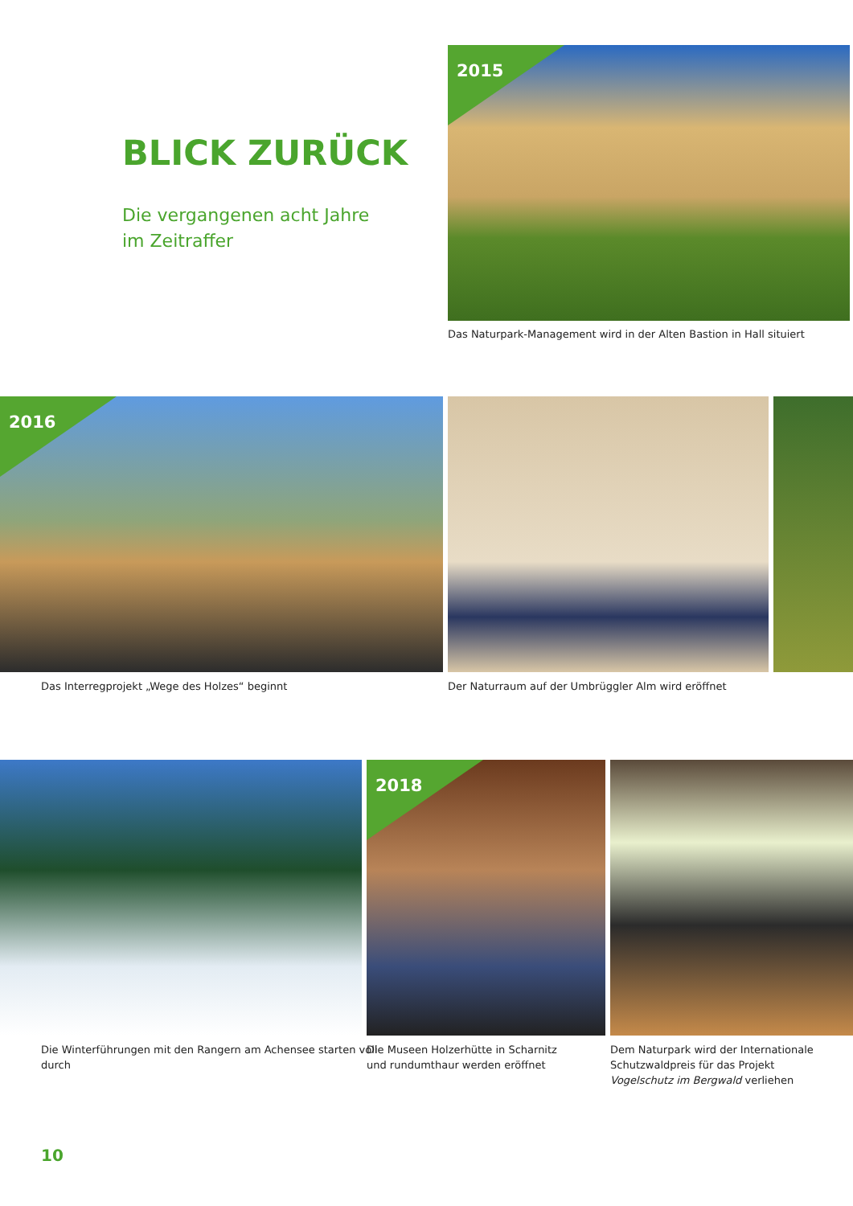BLICK ZURÜCK
Die vergangenen acht Jahre
im Zeitraffer
2015
Das Naturpark-Management wird in der Alten Bastion in Hall situiert
2016
Das Interregprojekt „Wege des Holzes“ beginnt
Der Naturraum auf der Umbrüggler Alm wird eröffnet
2018
Die Winterführungen mit den Rangern am Achensee starten voll
durch
Die Museen Holzerhütte in Scharnitz
und rundumthaur werden eröffnet
Dem Naturpark wird der Internationale
Schutzwaldpreis für das Projekt
Vogelschutz im Bergwald verliehen
10